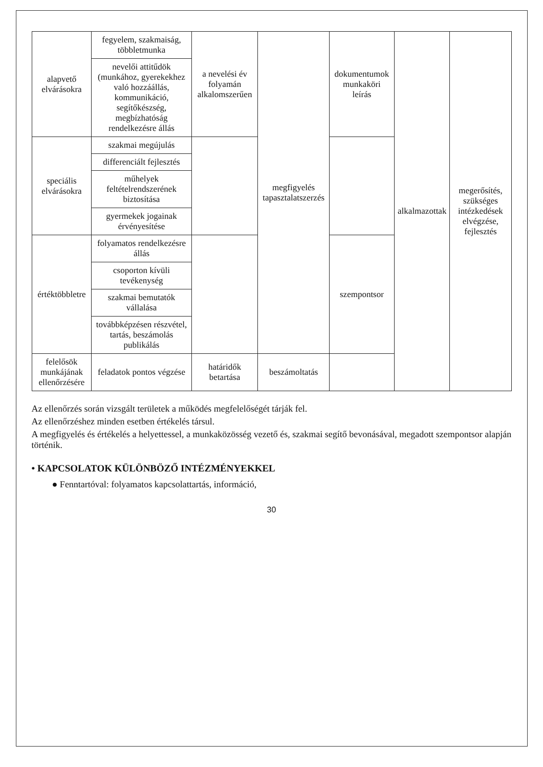| alapvető elvárásokra | fegyelem, szakmaiság, többletmunka | a nevelési év folyamán alkalomszerűen | megfigyelés tapasztalatszerzés | dokumentumok munkaköri leírás | alkalmazottak | megerősítés, szükséges intézkedések elvégzése, fejlesztés |
| | nevelői attitűdök (munkához, gyerekekhez való hozzáállás, kommunikáció, segítőkészség, megbízhatóság rendelkezésre állás | | | | | |
| speciális elvárásokra | szakmai megújulás | | | | | |
| | differenciált fejlesztés | | | | | |
| | műhelyek feltételrendszerének biztosítása | | | | | |
| | gyermekek jogainak érvényesítése | | | | | |
| értéktöbbletre | folyamatos rendelkezésre állás | | | szempontsor | | |
| | csoporton kívüli tevékenység | | | | | |
| | szakmai bemutatók vállalása | | | | | |
| | továbbképzésen részvétel, tartás, beszámolás publikálás | | | | | |
| felelősök munkájának ellenőrzésére | feladatok pontos végzése | határidők betartása | beszámoltatás | | | |
Az ellenőrzés során vizsgált területek a működés megfelelőségét tárják fel.
Az ellenőrzéshez minden esetben értékelés társul.
A megfigyelés és értékelés a helyettessel, a munkaközösség vezető és, szakmai segítő bevonásával, megadott szempontsor alapján történik.
• KAPCSOLATOK KÜLÖNBÖZŐ INTÉZMÉNYEKKEL
● Fenntartóval: folyamatos kapcsolattartás, információ,
30